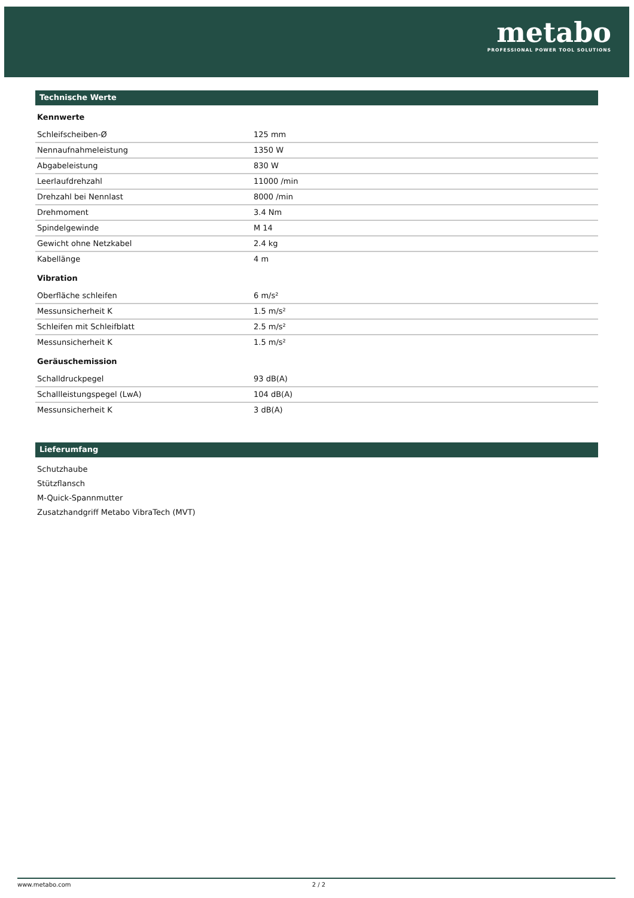metabo
PROFESSIONAL POWER TOOL SOLUTIONS
Technische Werte
Kennwerte
| Schleifscheiben-Ø | 125 mm |
| Nennaufnahmeleistung | 1350 W |
| Abgabeleistung | 830 W |
| Leerlaufdrehzahl | 11000 /min |
| Drehzahl bei Nennlast | 8000 /min |
| Drehmoment | 3.4 Nm |
| Spindelgewinde | M 14 |
| Gewicht ohne Netzkabel | 2.4 kg |
| Kabellänge | 4 m |
Vibration
| Oberfläche schleifen | 6 m/s² |
| Messunsicherheit K | 1.5 m/s² |
| Schleifen mit Schleifblatt | 2.5 m/s² |
| Messunsicherheit K | 1.5 m/s² |
Geräuschemission
| Schalldruckpegel | 93 dB(A) |
| Schallleistungspegel (LwA) | 104 dB(A) |
| Messunsicherheit K | 3 dB(A) |
Lieferumfang
Schutzhaube
Stützflansch
M-Quick-Spannmutter
Zusatzhandgriff Metabo VibraTech (MVT)
www.metabo.com 2 / 2